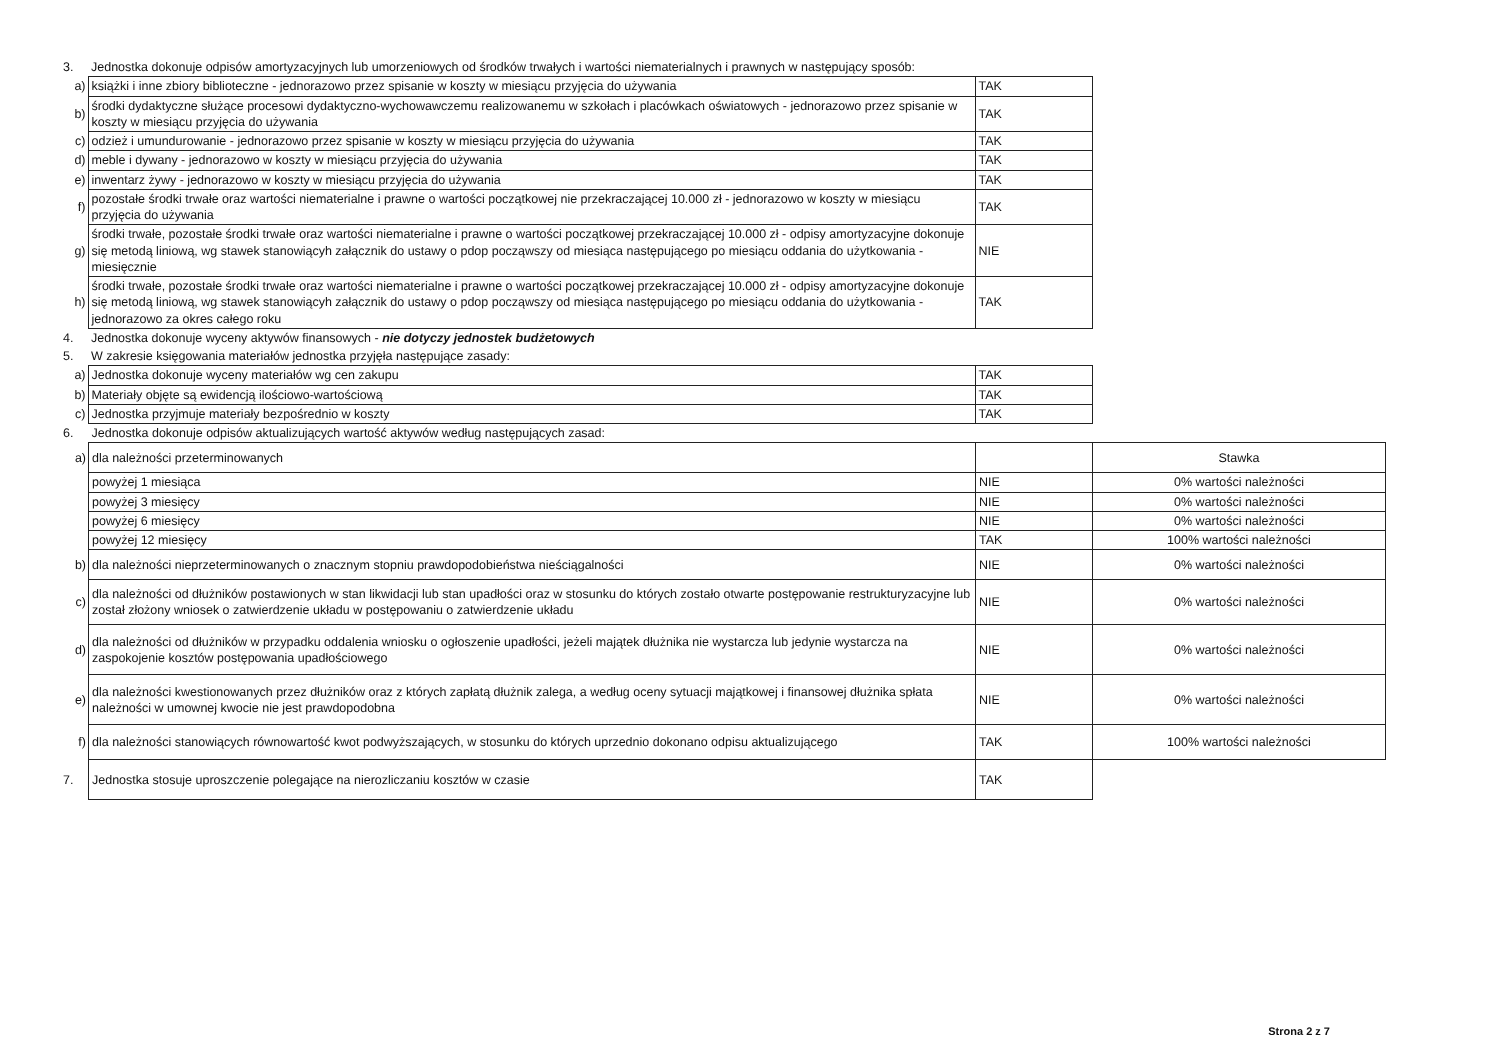| 3. | Jednostka dokonuje odpisów amortyzacyjnych lub umorzeniowych od środków trwałych i wartości niematerialnych i prawnych w następujący sposób: | |
| a) | książki i inne zbiory biblioteczne - jednorazowo przez spisanie w koszty w miesiącu przyjęcia do używania | TAK |
| b) | środki dydaktyczne służące procesowi dydaktyczno-wychowawczemu realizowanemu w szkołach i placówkach oświatowych - jednorazowo przez spisanie w koszty w miesiącu przyjęcia do używania | TAK |
| c) | odzież i umundurowanie - jednorazowo przez spisanie w koszty w miesiącu przyjęcia do używania | TAK |
| d) | meble i dywany - jednorazowo w koszty w miesiącu przyjęcia do używania | TAK |
| e) | inwentarz żywy - jednorazowo w koszty w miesiącu przyjęcia do używania | TAK |
| f) | pozostałe środki trwałe oraz wartości niematerialne i prawne o wartości początkowej nie przekraczającej 10.000 zł - jednorazowo w koszty w miesiącu przyjęcia do używania | TAK |
| g) | środki trwałe, pozostałe środki trwałe oraz wartości niematerialne i prawne o wartości początkowej przekraczającej 10.000 zł - odpisy amortyzacyjne dokonuje się metodą liniową, wg stawek stanowiącyh załącznik do ustawy o pdop począwszy od miesiąca następującego po miesiącu oddania do użytkowania - miesięcznie | NIE |
| h) | środki trwałe, pozostałe środki trwałe oraz wartości niematerialne i prawne o wartości początkowej przekraczającej 10.000 zł - odpisy amortyzacyjne dokonuje się metodą liniową, wg stawek stanowiącyh załącznik do ustawy o pdop począwszy od miesiąca następującego po miesiącu oddania do użytkowania - jednorazowo za okres całego roku | TAK |
| 4. | Jednostka dokonuje wyceny aktywów finansowych - nie dotyczy jednostek budżetowych | |
| 5. | W zakresie księgowania materiałów jednostka przyjęła następujące zasady: | |
| a) | Jednostka dokonuje wyceny materiałów wg cen zakupu | TAK |
| b) | Materiały objęte są ewidencją ilościowo-wartościową | TAK |
| c) | Jednostka przyjmuje materiały bezpośrednio w koszty | TAK |
| 6. | Jednostka dokonuje odpisów aktualizujących wartość aktywów według następujących zasad: | | |
| a) | dla należności przeterminowanych | | Stawka |
| | powyżej 1 miesiąca | NIE | 0% wartości należności |
| | powyżej 3 miesięcy | NIE | 0% wartości należności |
| | powyżej 6 miesięcy | NIE | 0% wartości należności |
| | powyżej 12 miesięcy | TAK | 100% wartości należności |
| b) | dla należności nieprzeterminowanych o znacznym stopniu prawdopodobieństwa nieściągalności | NIE | 0% wartości należności |
| c) | dla należności od dłużników postawionych w stan likwidacji lub stan upadłości oraz w stosunku do których zostało otwarte postępowanie restrukturyzacyjne lub został złożony wniosek o zatwierdzenie układu w postępowaniu o zatwierdzenie układu | NIE | 0% wartości należności |
| d) | dla należności od dłużników w przypadku oddalenia wniosku o ogłoszenie upadłości, jeżeli majątek dłużnika nie wystarcza lub jedynie wystarcza na zaspokojenie kosztów postępowania upadłościowego | NIE | 0% wartości należności |
| e) | dla należności kwestionowanych przez dłużników oraz z których zapłatą dłużnik zalega, a według oceny sytuacji majątkowej i finansowej dłużnika spłata należności w umownej kwocie nie jest prawdopodobna | NIE | 0% wartości należności |
| f) | dla należności stanowiących równowartość kwot podwyższających, w stosunku do których uprzednio dokonano odpisu aktualizującego | TAK | 100% wartości należności |
| 7. | Jednostka stosuje uproszczenie polegające na nierozliczaniu kosztów w czasie | TAK | |
Strona 2 z 7